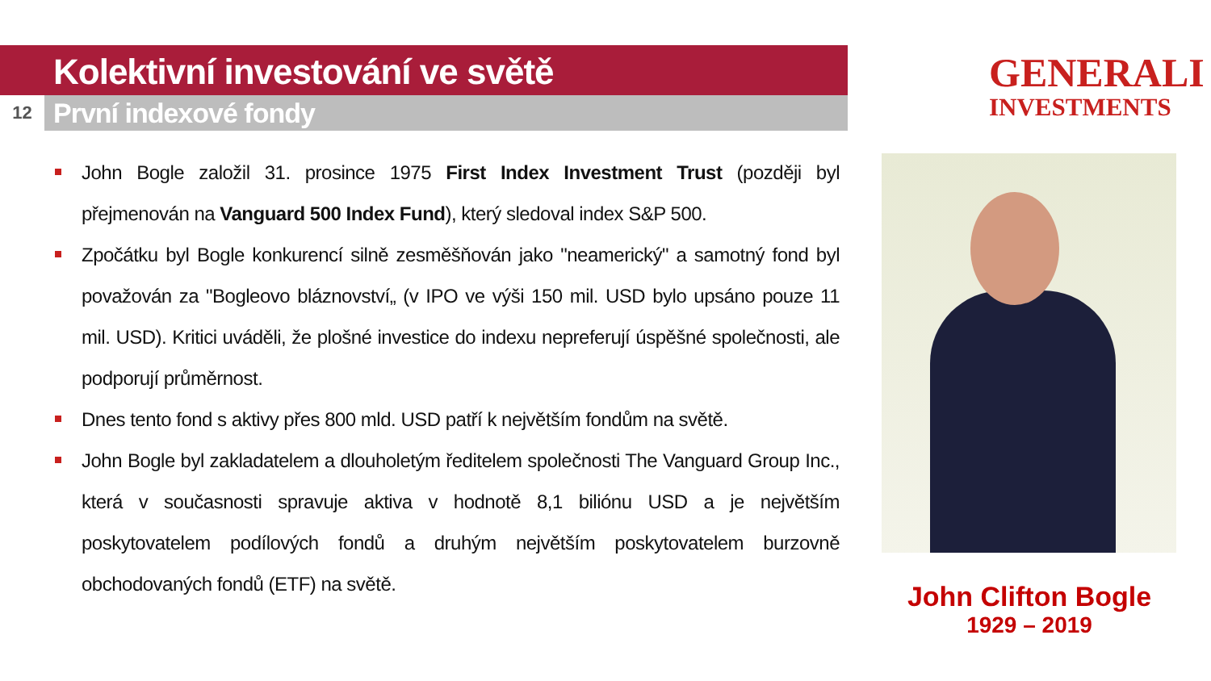Kolektivní investování ve světě
12
První indexové fondy
GENERALI
INVESTMENTS
John Bogle založil 31. prosince 1975 First Index Investment Trust (později byl přejmenován na Vanguard 500 Index Fund), který sledoval index S&P 500.
Zpočátku byl Bogle konkurencí silně zesměšňován jako "neamerický" a samotný fond byl považován za "Bogleovo bláznovství„ (v IPO ve výši 150 mil. USD bylo upsáno pouze 11 mil. USD). Kritici uváděli, že plošné investice do indexu nepreferují úspěšné společnosti, ale podporují průměrnost.
Dnes tento fond s aktivy přes 800 mld. USD patří k největším fondům na světě.
John Bogle byl zakladatelem a dlouholetým ředitelem společnosti The Vanguard Group Inc., která v současnosti spravuje aktiva v hodnotě 8,1 biliónu USD a je největším poskytovatelem podílových fondů a druhým největším poskytovatelem burzovně obchodovaných fondů (ETF) na světě.
John Clifton Bogle
1929 – 2019